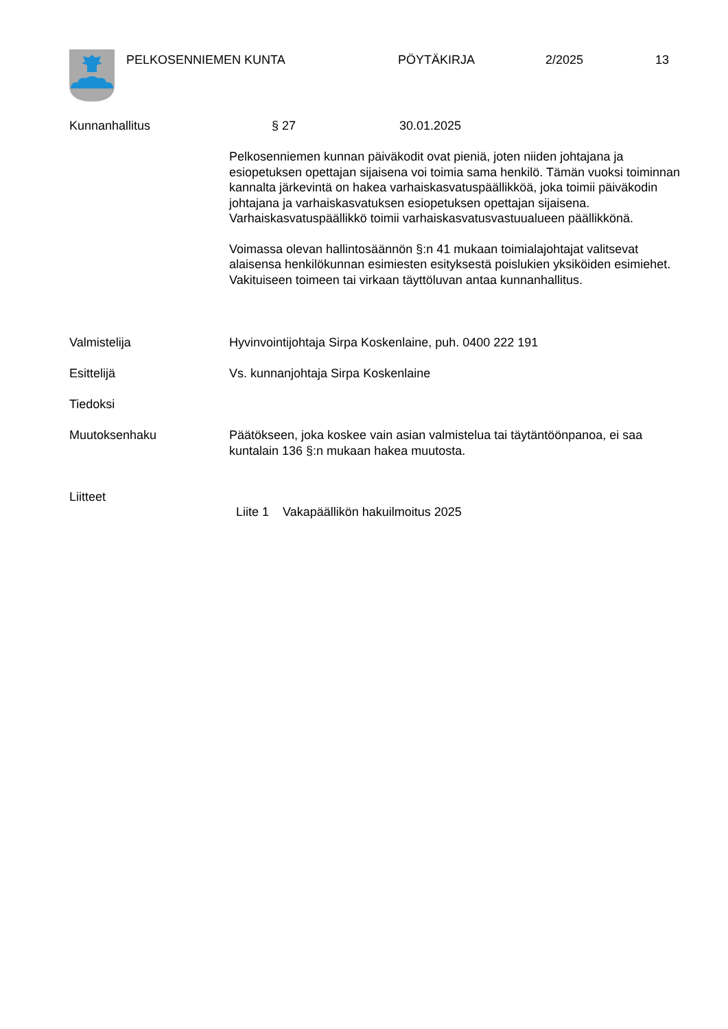PELKOSENNIEMEN KUNTA PÖYTÄKIRJA 2/2025 13
Kunnanhallitus § 27 30.01.2025
Pelkosenniemen kunnan päiväkodit ovat pieniä, joten niiden johtajana ja esiopetuksen opettajan sijaisena voi toimia sama henkilö. Tämän vuoksi toiminnan kannalta järkevintä on hakea varhaiskasvatuspäällikköä, joka toimii päiväkodin johtajana ja varhaiskasvatuksen esiopetuksen opettajan sijaisena. Varhaiskasvatuspäällikkö toimii varhaiskasvatusvastuualueen päällikkönä.
Voimassa olevan hallintosäännön §:n 41 mukaan toimialajohtajat valitsevat alaisensa henkilökunnan esimiesten esityksestä poislukien yksiköiden esimiehet. Vakituiseen toimeen tai virkaan täyttöluvan antaa kunnanhallitus.
Valmistelija Hyvinvointijohtaja Sirpa Koskenlaine, puh. 0400 222 191
Esittelijä Vs. kunnanjohtaja Sirpa Koskenlaine
Tiedoksi
Muutoksenhaku Päätökseen, joka koskee vain asian valmistelua tai täytäntöönpanoa, ei saa kuntalain 136 §:n mukaan hakea muutosta.
Liitteet
Liite 1 Vakapäällikön hakuilmoitus 2025